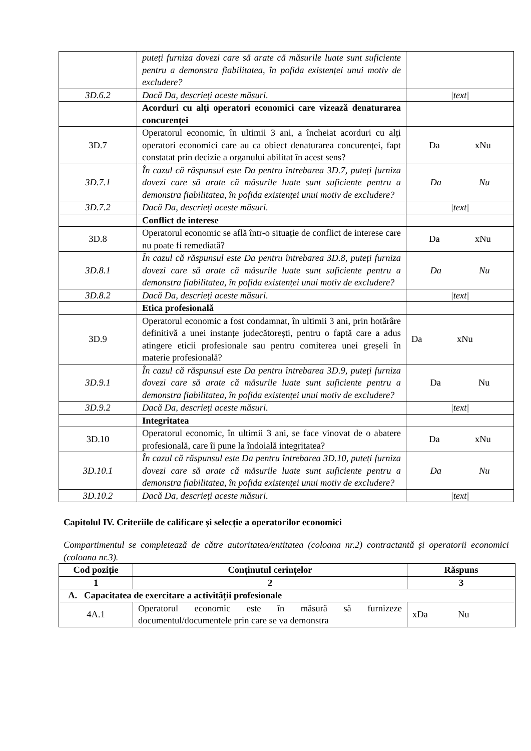| | puteți furniza dovezi care să arate că măsurile luate sunt suficiente pentru a demonstra fiabilitatea, în pofida existenței unui motiv de excludere? | |
| 3D.6.2 | Dacă Da, descrieți aceste măsuri. | /text/ |
| | Acorduri cu alți operatori economici care vizează denaturarea concurenței | |
| 3D.7 | Operatorul economic, în ultimii 3 ani, a încheiat acorduri cu alți operatori economici care au ca obiect denaturarea concurenței, fapt constatat prin decizie a organului abilitat în acest sens? | Da xNu |
| 3D.7.1 | În cazul că răspunsul este Da pentru întrebarea 3D.7, puteți furniza dovezi care să arate că măsurile luate sunt suficiente pentru a demonstra fiabilitatea, în pofida existenței unui motiv de excludere? | Da Nu |
| 3D.7.2 | Dacă Da, descrieți aceste măsuri. | /text/ |
| | Conflict de interese | |
| 3D.8 | Operatorul economic se află într-o situație de conflict de interese care nu poate fi remediată? | Da xNu |
| 3D.8.1 | În cazul că răspunsul este Da pentru întrebarea 3D.8, puteți furniza dovezi care să arate că măsurile luate sunt suficiente pentru a demonstra fiabilitatea, în pofida existenței unui motiv de excludere? | Da Nu |
| 3D.8.2 | Dacă Da, descrieți aceste măsuri. | /text/ |
| | Etica profesională | |
| 3D.9 | Operatorul economic a fost condamnat, în ultimii 3 ani, prin hotărâre definitivă a unei instanțe judecătorești, pentru o faptă care a adus atingere eticii profesionale sau pentru comiterea unei greșeli în materie profesională? | Da xNu |
| 3D.9.1 | În cazul că răspunsul este Da pentru întrebarea 3D.9, puteți furniza dovezi care să arate că măsurile luate sunt suficiente pentru a demonstra fiabilitatea, în pofida existenței unui motiv de excludere? | Da Nu |
| 3D.9.2 | Dacă Da, descrieți aceste măsuri. | /text/ |
| | Integritatea | |
| 3D.10 | Operatorul economic, în ultimii 3 ani, se face vinovat de o abatere profesională, care îi pune la îndoială integritatea? | Da xNu |
| 3D.10.1 | În cazul că răspunsul este Da pentru întrebarea 3D.10, puteți furniza dovezi care să arate că măsurile luate sunt suficiente pentru a demonstra fiabilitatea, în pofida existenței unui motiv de excludere? | Da Nu |
| 3D.10.2 | Dacă Da, descrieți aceste măsuri. | /text/ |
Capitolul IV. Criteriile de calificare și selecție a operatorilor economici
Compartimentul se completează de către autoritatea/entitatea (coloana nr.2) contractantă și operatorii economici (coloana nr.3).
| Cod poziție | Conținutul cerințelor | Răspuns |
| --- | --- | --- |
| 1 | 2 | 3 |
| A. Capacitatea de exercitare a activității profesionale | | |
| 4A.1 | Operatorul economic este în măsură să furnizeze documentul/documentele prin care se va demonstra | xDa Nu |